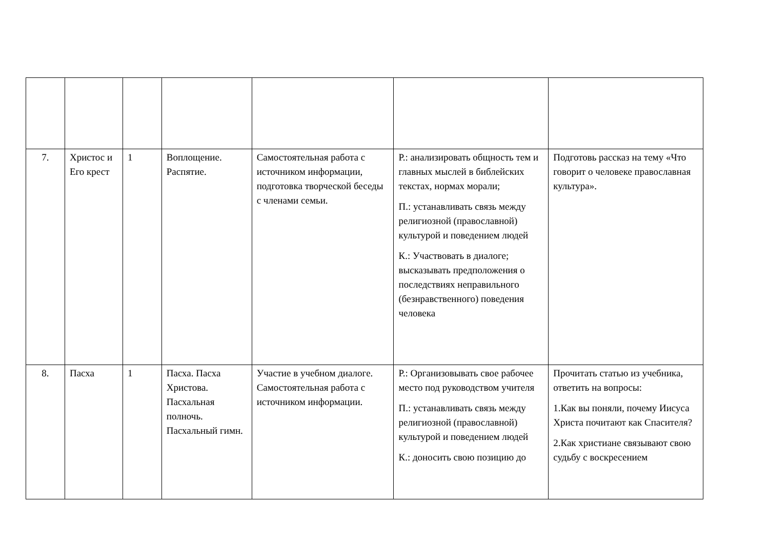| 7. | Христос и Его крест | 1 | Воплощение. Распятие. | Самостоятельная работа с источником информации, подготовка творческой беседы с членами семьи. | Р.: анализировать общность тем и главных мыслей в библейских текстах, нормах морали; П.: устанавливать связь между религиозной (православной) культурой и поведением людей К.: Участвовать в диалоге; высказывать предположения о последствиях неправильного (безнравственного) поведения человека | Подготовь рассказ на тему «Что говорит о человеке православная культура». |
| 8. | Пасха | 1 | Пасха. Пасха Христова. Пасхальная полночь. Пасхальный гимн. | Участие в учебном диалоге. Самостоятельная работа с источником информации. | Р.: Организовывать свое рабочее место под руководством учителя П.: устанавливать связь между религиозной (православной) культурой и поведением людей К.: доносить свою позицию до | Прочитать статью из учебника, ответить на вопросы: 1.Как вы поняли, почему Иисуса Христа почитают как Спасителя? 2.Как христиане связывают свою судьбу с воскресением |